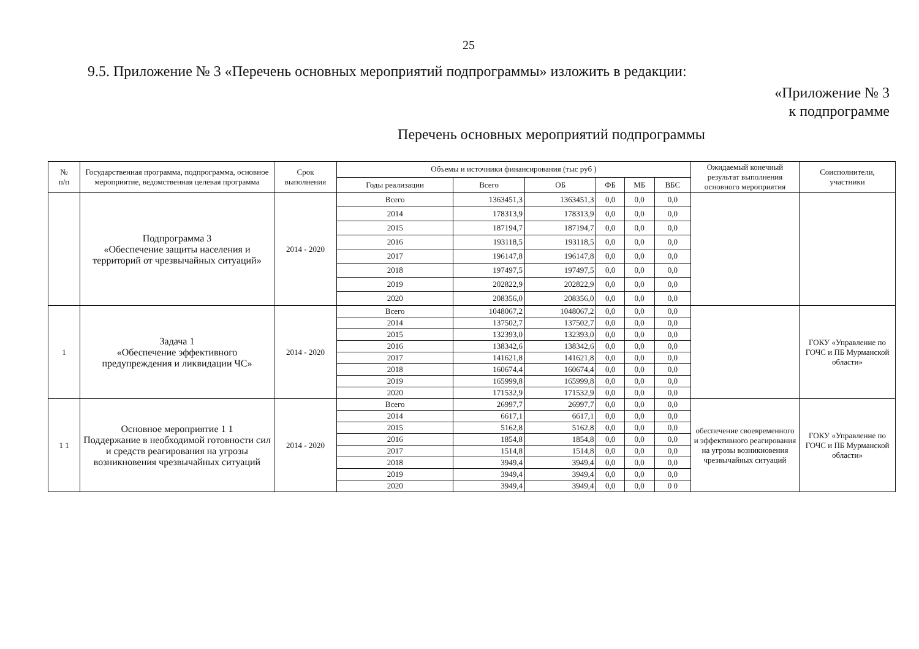25
9.5. Приложение № 3 «Перечень основных мероприятий подпрограммы» изложить в редакции:
«Приложение № 3
к подпрограмме
Перечень основных мероприятий подпрограммы
| № п/п | Государственная программа, подпрограмма, основное мероприятие, ведомственная целевая программа | Срок выполнения | Объемы и источники финансирования (тыс руб ) | | | | | | Ожидаемый конечный результат выполнения основного мероприятия | Соисполнители, участники |
| --- | --- | --- | --- | --- | --- | --- | --- | --- | --- | --- |
| | | | Годы реализации | Всего | ОБ | ФБ | МБ | ВБС | | |
| | Подпрограмма 3 «Обеспечение защиты населения и территорий от чрезвычайных ситуаций» | 2014 - 2020 | Всего | 1363451,3 | 1363451,3 | 0,0 | 0,0 | 0,0 | | |
| | | | 2014 | 178313,9 | 178313,9 | 0,0 | 0,0 | 0,0 | | |
| | | | 2015 | 187194,7 | 187194,7 | 0,0 | 0,0 | 0,0 | | |
| | | | 2016 | 193118,5 | 193118,5 | 0,0 | 0,0 | 0,0 | | |
| | | | 2017 | 196147,8 | 196147,8 | 0,0 | 0,0 | 0,0 | | |
| | | | 2018 | 197497,5 | 197497,5 | 0,0 | 0,0 | 0,0 | | |
| | | | 2019 | 202822,9 | 202822,9 | 0,0 | 0,0 | 0,0 | | |
| | | | 2020 | 208356,0 | 208356,0 | 0,0 | 0,0 | 0,0 | | |
| 1 | Задача 1 «Обеспечение эффективного предупреждения и ликвидации ЧС» | 2014 - 2020 | Всего | 1048067,2 | 1048067,2 | 0,0 | 0,0 | 0,0 | | ГОКУ «Управление по ГОЧС и ПБ Мурманской области» |
| | | | 2014 | 137502,7 | 137502,7 | 0,0 | 0,0 | 0,0 | | |
| | | | 2015 | 132393,0 | 132393,0 | 0,0 | 0,0 | 0,0 | | |
| | | | 2016 | 138342,6 | 138342,6 | 0,0 | 0,0 | 0,0 | | |
| | | | 2017 | 141621,8 | 141621,8 | 0,0 | 0,0 | 0,0 | | |
| | | | 2018 | 160674,4 | 160674,4 | 0,0 | 0,0 | 0,0 | | |
| | | | 2019 | 165999,8 | 165999,8 | 0,0 | 0,0 | 0,0 | | |
| | | | 2020 | 171532,9 | 171532,9 | 0,0 | 0,0 | 0,0 | | |
| 1 1 | Основное мероприятие 1 1 Поддержание в необходимой готовности сил и средств реагирования на угрозы возникновения чрезвычайных ситуаций | 2014 - 2020 | Всего | 26997,7 | 26997,7 | 0,0 | 0,0 | 0,0 | обеспечение своевременного и эффективного реагирования на угрозы возникновения чрезвычайных ситуаций | ГОКУ «Управление по ГОЧС и ПБ Мурманской области» |
| | | | 2014 | 6617,1 | 6617,1 | 0,0 | 0,0 | 0,0 | | |
| | | | 2015 | 5162,8 | 5162,8 | 0,0 | 0,0 | 0,0 | | |
| | | | 2016 | 1854,8 | 1854,8 | 0,0 | 0,0 | 0,0 | | |
| | | | 2017 | 1514,8 | 1514,8 | 0,0 | 0,0 | 0,0 | | |
| | | | 2018 | 3949,4 | 3949,4 | 0,0 | 0,0 | 0,0 | | |
| | | | 2019 | 3949,4 | 3949,4 | 0,0 | 0,0 | 0,0 | | |
| | | | 2020 | 3949,4 | 3949,4 | 0,0 | 0,0 | 0 0 | | |